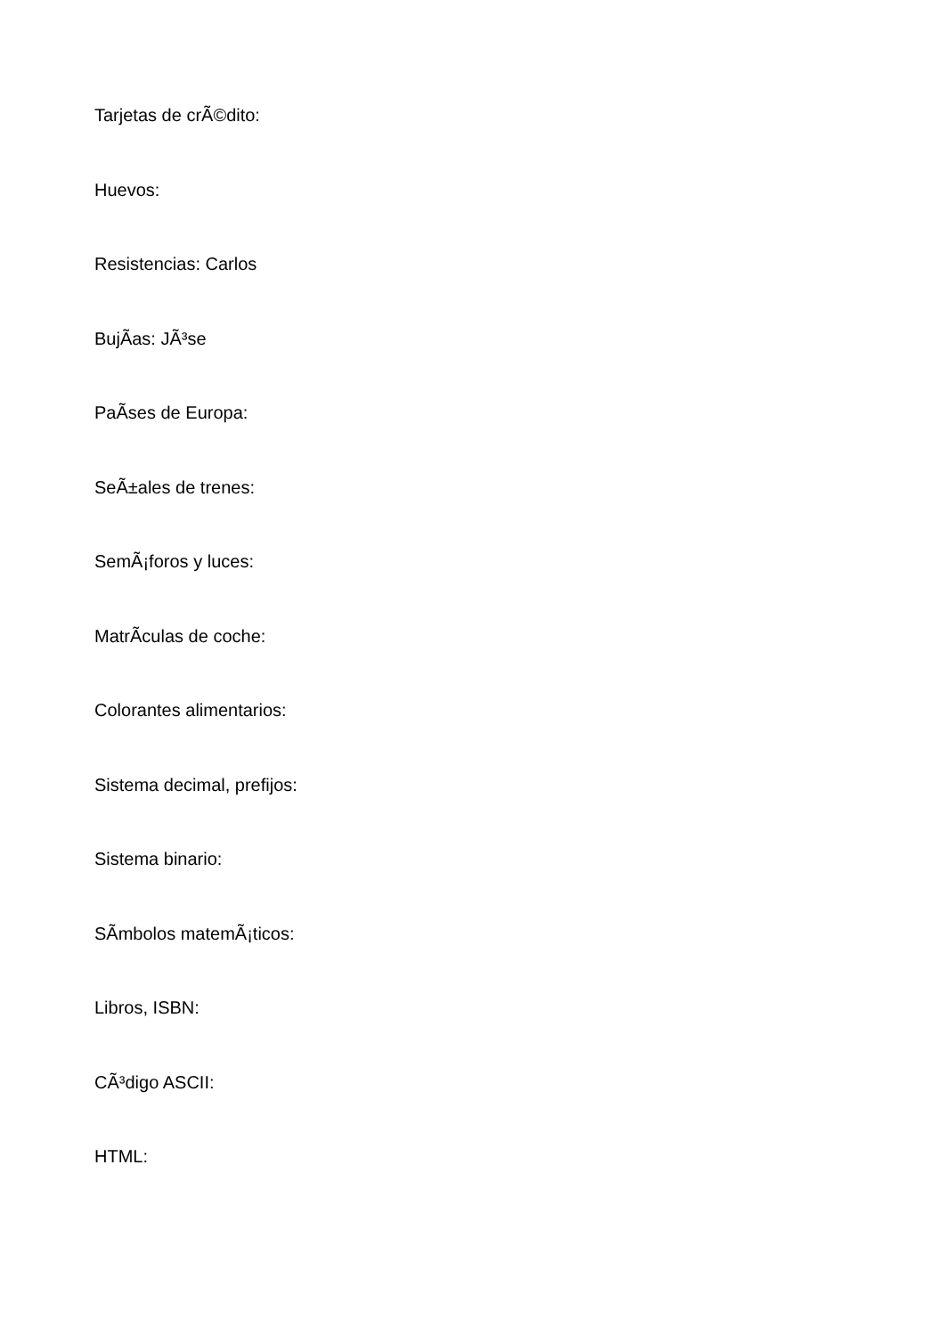Tarjetas de crÃ©dito:
Huevos:
Resistencias: Carlos
BujÃ­as: JÃ³se
PaÃ­ses de Europa:
SeÃ±ales de trenes:
SemÃ¡foros y luces:
MatrÃ­culas de coche:
Colorantes alimentarios:
Sistema decimal, prefijos:
Sistema binario:
SÃ­mbolos matemÃ¡ticos:
Libros, ISBN:
CÃ³digo ASCII:
HTML: